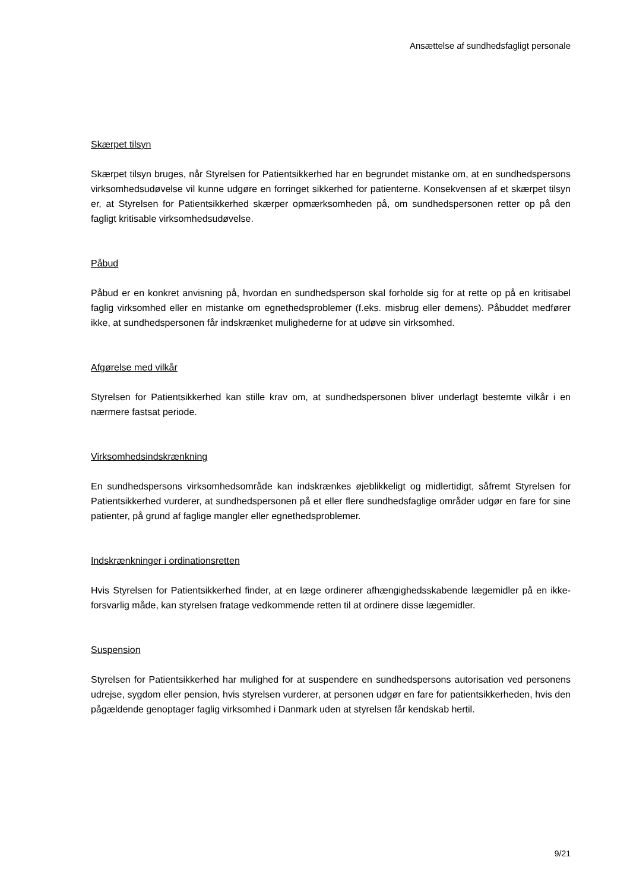Ansættelse af sundhedsfagligt personale
Skærpet tilsyn
Skærpet tilsyn bruges, når Styrelsen for Patientsikkerhed har en begrundet mistanke om, at en sundhedspersons virksomhedsudøvelse vil kunne udgøre en forringet sikkerhed for patienterne. Konsekvensen af et skærpet tilsyn er, at Styrelsen for Patientsikkerhed skærper opmærksomheden på, om sundhedspersonen retter op på den fagligt kritisable virksomhedsudøvelse.
Påbud
Påbud er en konkret anvisning på, hvordan en sundhedsperson skal forholde sig for at rette op på en kritisabel faglig virksomhed eller en mistanke om egnethedsproblemer (f.eks. misbrug eller demens). Påbuddet medfører ikke, at sundhedspersonen får indskrænket mulighederne for at udøve sin virksomhed.
Afgørelse med vilkår
Styrelsen for Patientsikkerhed kan stille krav om, at sundhedspersonen bliver underlagt bestemte vilkår i en nærmere fastsat periode.
Virksomhedsindskrænkning
En sundhedspersons virksomhedsområde kan indskrænkes øjeblikkeligt og midlertidigt, såfremt Styrelsen for Patientsikkerhed vurderer, at sundhedspersonen på et eller flere sundhedsfaglige områder udgør en fare for sine patienter, på grund af faglige mangler eller egnethedsproblemer.
Indskrænkninger i ordinationsretten
Hvis Styrelsen for Patientsikkerhed finder, at en læge ordinerer afhængighedsskabende lægemidler på en ikke-forsvarlig måde, kan styrelsen fratage vedkommende retten til at ordinere disse lægemidler.
Suspension
Styrelsen for Patientsikkerhed har mulighed for at suspendere en sundhedspersons autorisation ved personens udrejse, sygdom eller pension, hvis styrelsen vurderer, at personen udgør en fare for patientsikkerheden, hvis den pågældende genoptager faglig virksomhed i Danmark uden at styrelsen får kendskab hertil.
9/21